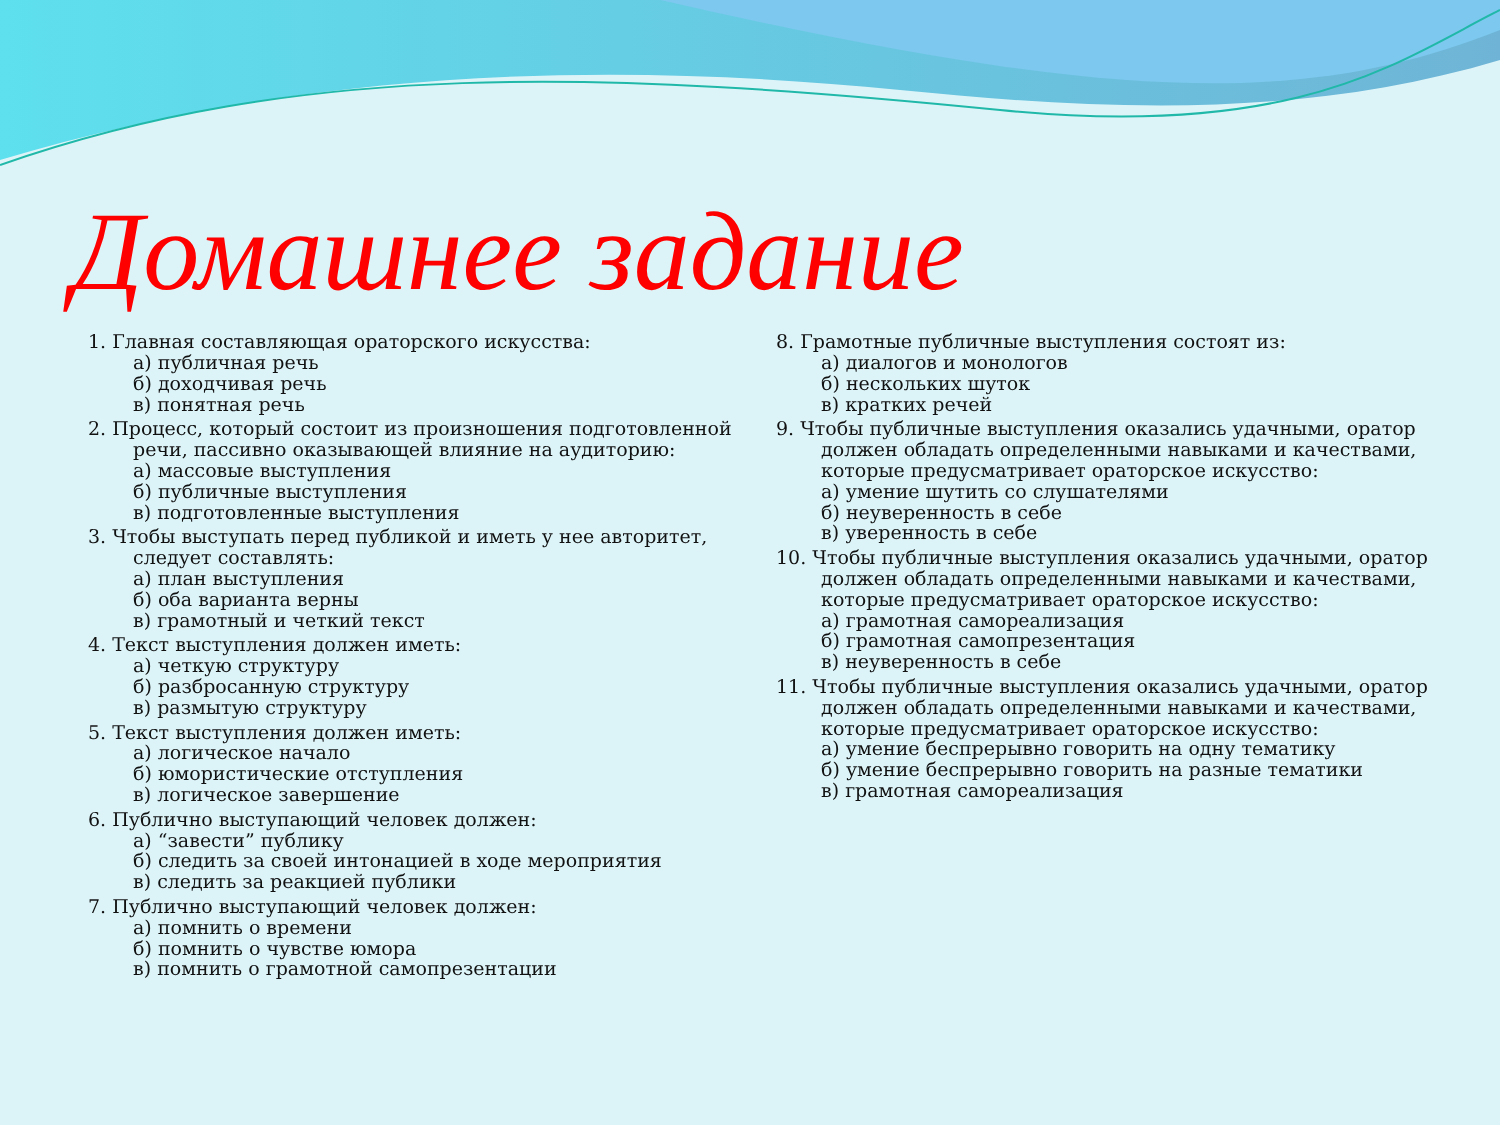Домашнее задание
1. Главная составляющая ораторского искусства:
а) публичная речь
б) доходчивая речь
в) понятная речь
2. Процесс, который состоит из произношения подготовленной
речи, пассивно оказывающей влияние на аудиторию:
а) массовые выступления
б) публичные выступления
в) подготовленные выступления
3. Чтобы выступать перед публикой и иметь у нее авторитет,
следует составлять:
а) план выступления
б) оба варианта верны
в) грамотный и четкий текст
4. Текст выступления должен иметь:
а) четкую структуру
б) разбросанную структуру
в) размытую структуру
5. Текст выступления должен иметь:
а) логическое начало
б) юмористические отступления
в) логическое завершение
6. Публично выступающий человек должен:
а) “завести” публику
б) следить за своей интонацией в ходе мероприятия
в) следить за реакцией публики
7. Публично выступающий человек должен:
а) помнить о времени
б) помнить о чувстве юмора
в) помнить о грамотной самопрезентации
8. Грамотные публичные выступления состоят из:
а) диалогов и монологов
б) нескольких шуток
в) кратких речей
9. Чтобы публичные выступления оказались удачными, оратор
должен обладать определенными навыками и качествами,
которые предусматривает ораторское искусство:
а) умение шутить со слушателями
б) неуверенность в себе
в) уверенность в себе
10. Чтобы публичные выступления оказались удачными, оратор
должен обладать определенными навыками и качествами,
которые предусматривает ораторское искусство:
а) грамотная самореализация
б) грамотная самопрезентация
в) неуверенность в себе
11. Чтобы публичные выступления оказались удачными, оратор
должен обладать определенными навыками и качествами,
которые предусматривает ораторское искусство:
а) умение беспрерывно говорить на одну тематику
б) умение беспрерывно говорить на разные тематики
в) грамотная самореализация